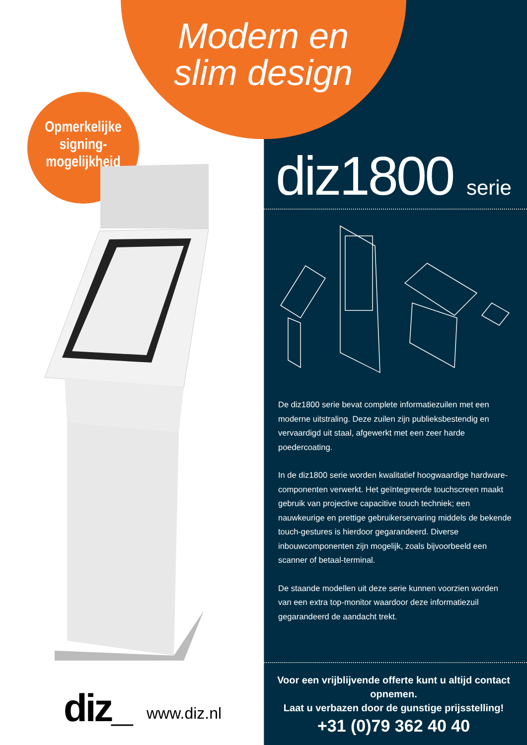Modern en slim design
Opmerkelijke signing-mogelijkheid
diz1800 serie
De diz1800 serie bevat complete informatiezuilen met een moderne uitstraling. Deze zuilen zijn publieksbestendig en vervaardigd uit staal, afgewerkt met een zeer harde poedercoating.
In de diz1800 serie worden kwalitatief hoogwaardige hardware-componenten verwerkt. Het geïntegreerde touchscreen maakt gebruik van projective capacitive touch techniek; een nauwkeurige en prettige gebruikerservaring middels de bekende touch-gestures is hierdoor gegarandeerd. Diverse inbouwcomponenten zijn mogelijk, zoals bijvoorbeeld een scanner of betaal-terminal.
De staande modellen uit deze serie kunnen voorzien worden van een extra top-monitor waardoor deze informatiezuil gegarandeerd de aandacht trekt.
Voor een vrijblijvende offerte kunt u altijd contact opnemen.
Laat u verbazen door de gunstige prijsstelling!
+31 (0)79 362 40 40
diz_ www.diz.nl